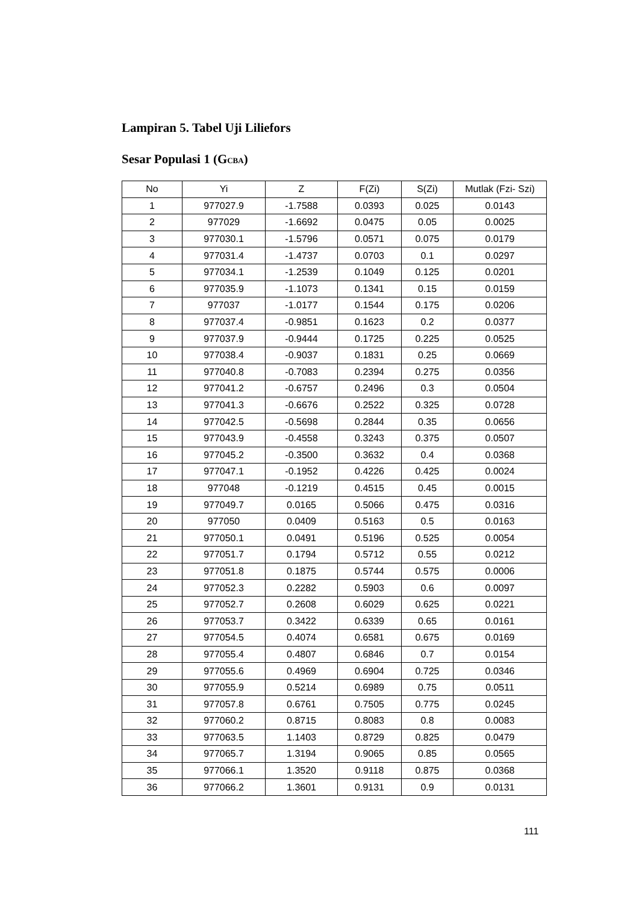Lampiran 5. Tabel Uji Liliefors
Sesar Populasi 1 (GCBA)
| No | Yi | Z | F(Zi) | S(Zi) | Mutlak (Fzi- Szi) |
| --- | --- | --- | --- | --- | --- |
| 1 | 977027.9 | -1.7588 | 0.0393 | 0.025 | 0.0143 |
| 2 | 977029 | -1.6692 | 0.0475 | 0.05 | 0.0025 |
| 3 | 977030.1 | -1.5796 | 0.0571 | 0.075 | 0.0179 |
| 4 | 977031.4 | -1.4737 | 0.0703 | 0.1 | 0.0297 |
| 5 | 977034.1 | -1.2539 | 0.1049 | 0.125 | 0.0201 |
| 6 | 977035.9 | -1.1073 | 0.1341 | 0.15 | 0.0159 |
| 7 | 977037 | -1.0177 | 0.1544 | 0.175 | 0.0206 |
| 8 | 977037.4 | -0.9851 | 0.1623 | 0.2 | 0.0377 |
| 9 | 977037.9 | -0.9444 | 0.1725 | 0.225 | 0.0525 |
| 10 | 977038.4 | -0.9037 | 0.1831 | 0.25 | 0.0669 |
| 11 | 977040.8 | -0.7083 | 0.2394 | 0.275 | 0.0356 |
| 12 | 977041.2 | -0.6757 | 0.2496 | 0.3 | 0.0504 |
| 13 | 977041.3 | -0.6676 | 0.2522 | 0.325 | 0.0728 |
| 14 | 977042.5 | -0.5698 | 0.2844 | 0.35 | 0.0656 |
| 15 | 977043.9 | -0.4558 | 0.3243 | 0.375 | 0.0507 |
| 16 | 977045.2 | -0.3500 | 0.3632 | 0.4 | 0.0368 |
| 17 | 977047.1 | -0.1952 | 0.4226 | 0.425 | 0.0024 |
| 18 | 977048 | -0.1219 | 0.4515 | 0.45 | 0.0015 |
| 19 | 977049.7 | 0.0165 | 0.5066 | 0.475 | 0.0316 |
| 20 | 977050 | 0.0409 | 0.5163 | 0.5 | 0.0163 |
| 21 | 977050.1 | 0.0491 | 0.5196 | 0.525 | 0.0054 |
| 22 | 977051.7 | 0.1794 | 0.5712 | 0.55 | 0.0212 |
| 23 | 977051.8 | 0.1875 | 0.5744 | 0.575 | 0.0006 |
| 24 | 977052.3 | 0.2282 | 0.5903 | 0.6 | 0.0097 |
| 25 | 977052.7 | 0.2608 | 0.6029 | 0.625 | 0.0221 |
| 26 | 977053.7 | 0.3422 | 0.6339 | 0.65 | 0.0161 |
| 27 | 977054.5 | 0.4074 | 0.6581 | 0.675 | 0.0169 |
| 28 | 977055.4 | 0.4807 | 0.6846 | 0.7 | 0.0154 |
| 29 | 977055.6 | 0.4969 | 0.6904 | 0.725 | 0.0346 |
| 30 | 977055.9 | 0.5214 | 0.6989 | 0.75 | 0.0511 |
| 31 | 977057.8 | 0.6761 | 0.7505 | 0.775 | 0.0245 |
| 32 | 977060.2 | 0.8715 | 0.8083 | 0.8 | 0.0083 |
| 33 | 977063.5 | 1.1403 | 0.8729 | 0.825 | 0.0479 |
| 34 | 977065.7 | 1.3194 | 0.9065 | 0.85 | 0.0565 |
| 35 | 977066.1 | 1.3520 | 0.9118 | 0.875 | 0.0368 |
| 36 | 977066.2 | 1.3601 | 0.9131 | 0.9 | 0.0131 |
111